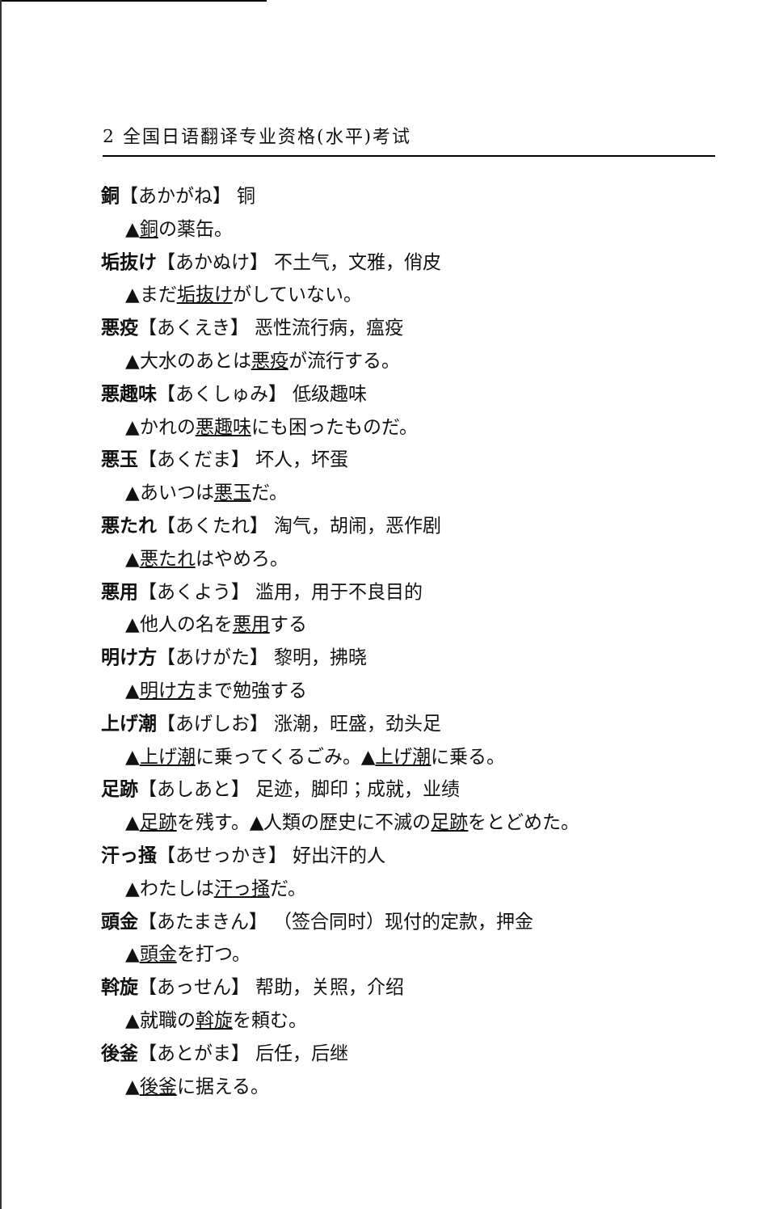2 全国日语翻译专业资格(水平)考试
銅【あかがね】 铜
▲銅の薬缶。
垢抜け【あかぬけ】 不土气，文雅，俏皮
▲まだ垢抜けがしていない。
悪疫【あくえき】 恶性流行病，瘟疫
▲大水のあとは悪疫が流行する。
悪趣味【あくしゅみ】 低级趣味
▲かれの悪趣味にも困ったものだ。
悪玉【あくだま】 坏人，坏蛋
▲あいつは悪玉だ。
悪たれ【あくたれ】 淘气，胡闹，恶作剧
▲悪たれはやめろ。
悪用【あくよう】 滥用，用于不良目的
▲他人の名を悪用する
明け方【あけがた】 黎明，拂晓
▲明け方まで勉強する
上げ潮【あげしお】 涨潮，旺盛，劲头足
▲上げ潮に乗ってくるごみ。▲上げ潮に乗る。
足跡【あしあと】 足迹，脚印；成就，业绩
▲足跡を残す。▲人類の歴史に不滅の足跡をとどめた。
汗っ掻【あせっかき】 好出汗的人
▲わたしは汗っ掻だ。
頭金【あたまきん】 （签合同时）现付的定款，押金
▲頭金を打つ。
斡旋【あっせん】 帮助，关照，介绍
▲就職の斡旋を頼む。
後釜【あとがま】 后任，后继
▲後釜に据える。